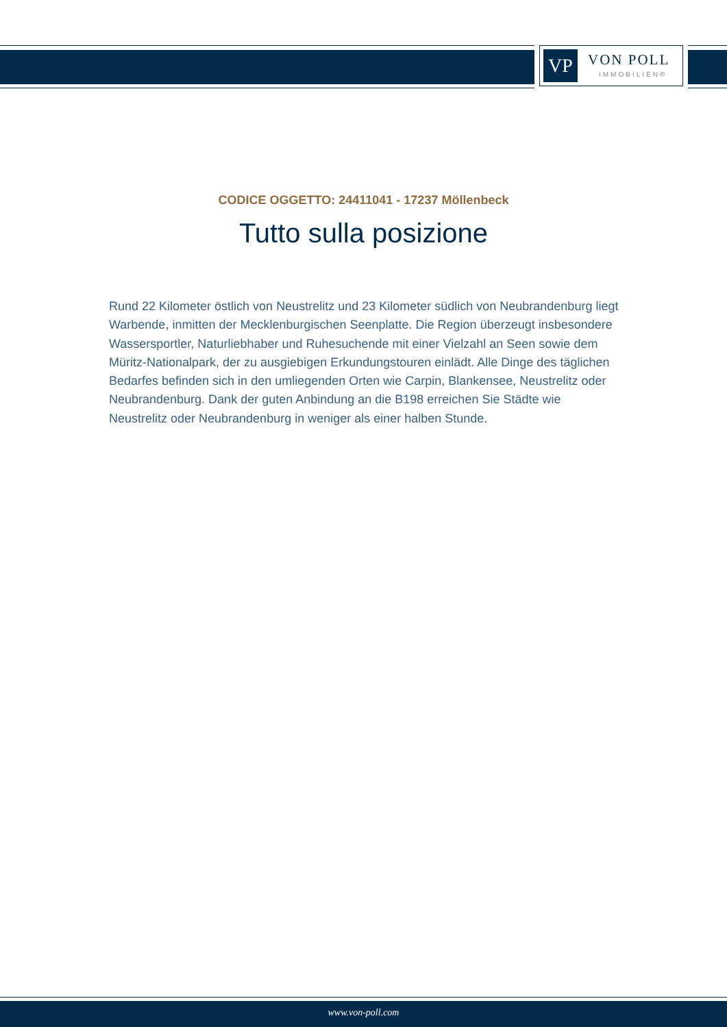VP VON POLL
IMMOBILIEN®
CODICE OGGETTO: 24411041 - 17237 Möllenbeck
Tutto sulla posizione
Rund 22 Kilometer östlich von Neustrelitz und 23 Kilometer südlich von Neubrandenburg liegt Warbende, inmitten der Mecklenburgischen Seenplatte. Die Region überzeugt insbesondere Wassersportler, Naturliebhaber und Ruhesuchende mit einer Vielzahl an Seen sowie dem Müritz-Nationalpark, der zu ausgiebigen Erkundungstouren einlädt. Alle Dinge des täglichen Bedarfes befinden sich in den umliegenden Orten wie Carpin, Blankensee, Neustrelitz oder Neubrandenburg. Dank der guten Anbindung an die B198 erreichen Sie Städte wie Neustrelitz oder Neubrandenburg in weniger als einer halben Stunde.
www.von-poll.com